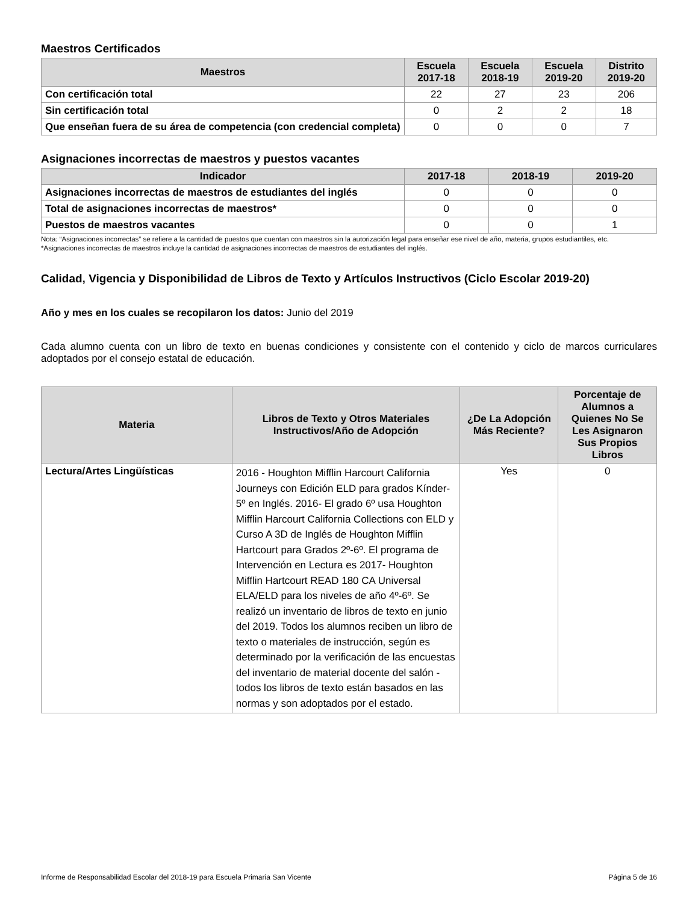Maestros Certificados
| Maestros | Escuela 2017-18 | Escuela 2018-19 | Escuela 2019-20 | Distrito 2019-20 |
| --- | --- | --- | --- | --- |
| Con certificación total | 22 | 27 | 23 | 206 |
| Sin certificación total | 0 | 2 | 2 | 18 |
| Que enseñan fuera de su área de competencia (con credencial completa) | 0 | 0 | 0 | 7 |
Asignaciones incorrectas de maestros y puestos vacantes
| Indicador | 2017-18 | 2018-19 | 2019-20 |
| --- | --- | --- | --- |
| Asignaciones incorrectas de maestros de estudiantes del inglés | 0 | 0 | 0 |
| Total de asignaciones incorrectas de maestros* | 0 | 0 | 0 |
| Puestos de maestros vacantes | 0 | 0 | 1 |
Nota: “Asignaciones incorrectas” se refiere a la cantidad de puestos que cuentan con maestros sin la autorización legal para enseñar ese nivel de año, materia, grupos estudiantiles, etc.
*Asignaciones incorrectas de maestros incluye la cantidad de asignaciones incorrectas de maestros de estudiantes del inglés.
Calidad, Vigencia y Disponibilidad de Libros de Texto y Artículos Instructivos (Ciclo Escolar 2019-20)
Año y mes en los cuales se recopilaron los datos: Junio del 2019
Cada alumno cuenta con un libro de texto en buenas condiciones y consistente con el contenido y ciclo de marcos curriculares adoptados por el consejo estatal de educación.
| Materia | Libros de Texto y Otros Materiales Instructivos/Año de Adopción | ¿De La Adopción Más Reciente? | Porcentaje de Alumnos a Quienes No Se Les Asignaron Sus Propios Libros |
| --- | --- | --- | --- |
| Lectura/Artes Lingüísticas | 2016 - Houghton Mifflin Harcourt California Journeys con Edición ELD para grados Kínder-5º en Inglés. 2016- El grado 6º usa Houghton Mifflin Harcourt California Collections con ELD y Curso A 3D de Inglés de Houghton Mifflin Hartcourt para Grados 2º-6º. El programa de Intervención en Lectura es 2017- Houghton Mifflin Hartcourt READ 180 CA Universal ELA/ELD para los niveles de año 4º-6º. Se realizó un inventario de libros de texto en junio del 2019. Todos los alumnos reciben un libro de texto o materiales de instrucción, según es determinado por la verificación de las encuestas del inventario de material docente del salón - todos los libros de texto están basados en las normas y son adoptados por el estado. | Yes | 0 |
Informe de Responsabilidad Escolar del 2018-19 para Escuela Primaria San Vicente Página 5 de 16